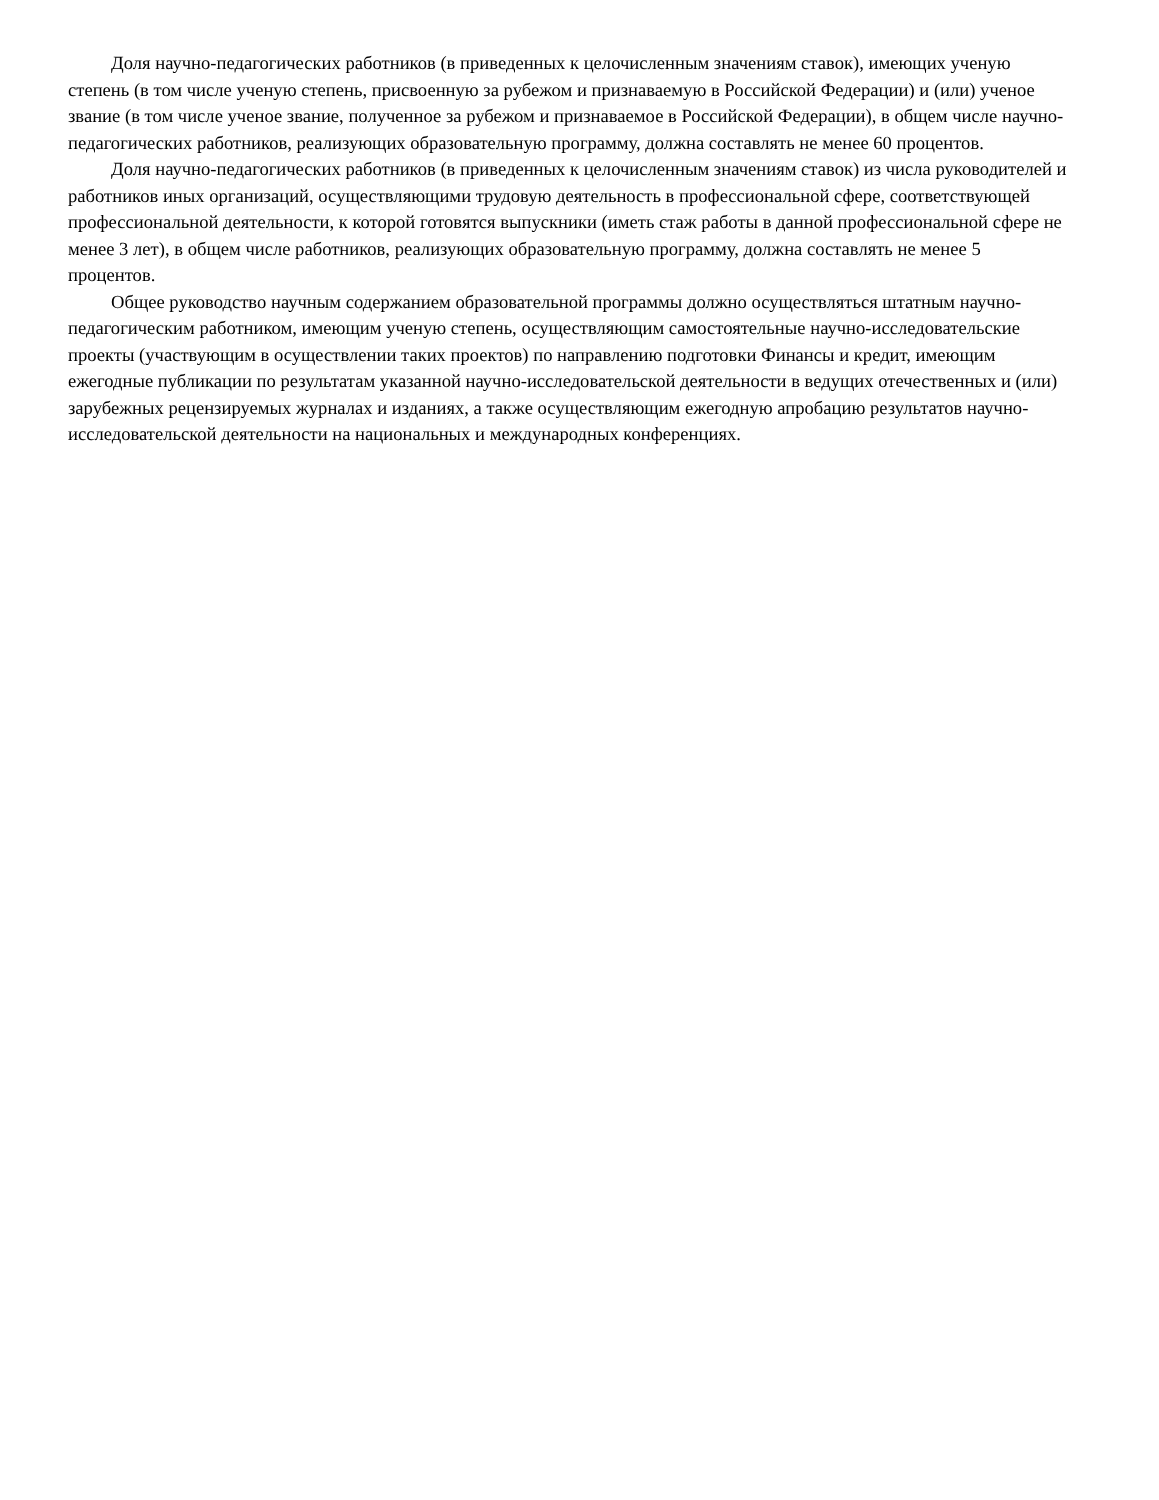Доля научно-педагогических работников (в приведенных к целочисленным значениям ставок), имеющих ученую степень (в том числе ученую степень, присвоенную за рубежом и признаваемую в Российской Федерации) и (или) ученое звание (в том числе ученое звание, полученное за рубежом и признаваемое в Российской Федерации), в общем числе научно-педагогических работников, реализующих образовательную программу, должна составлять не менее 60 процентов.
Доля научно-педагогических работников (в приведенных к целочисленным значениям ставок) из числа руководителей и работников иных организаций, осуществляющими трудовую деятельность в профессиональной сфере, соответствующей профессиональной деятельности, к которой готовятся выпускники (иметь стаж работы в данной профессиональной сфере не менее 3 лет), в общем числе работников, реализующих образовательную программу, должна составлять не менее 5 процентов.
Общее руководство научным содержанием образовательной программы должно осуществляться штатным научно-педагогическим работником, имеющим ученую степень, осуществляющим самостоятельные научно-исследовательские проекты (участвующим в осуществлении таких проектов) по направлению подготовки Финансы и кредит, имеющим ежегодные публикации по результатам указанной научно-исследовательской деятельности в ведущих отечественных и (или) зарубежных рецензируемых журналах и изданиях, а также осуществляющим ежегодную апробацию результатов научно-исследовательской деятельности на национальных и международных конференциях.